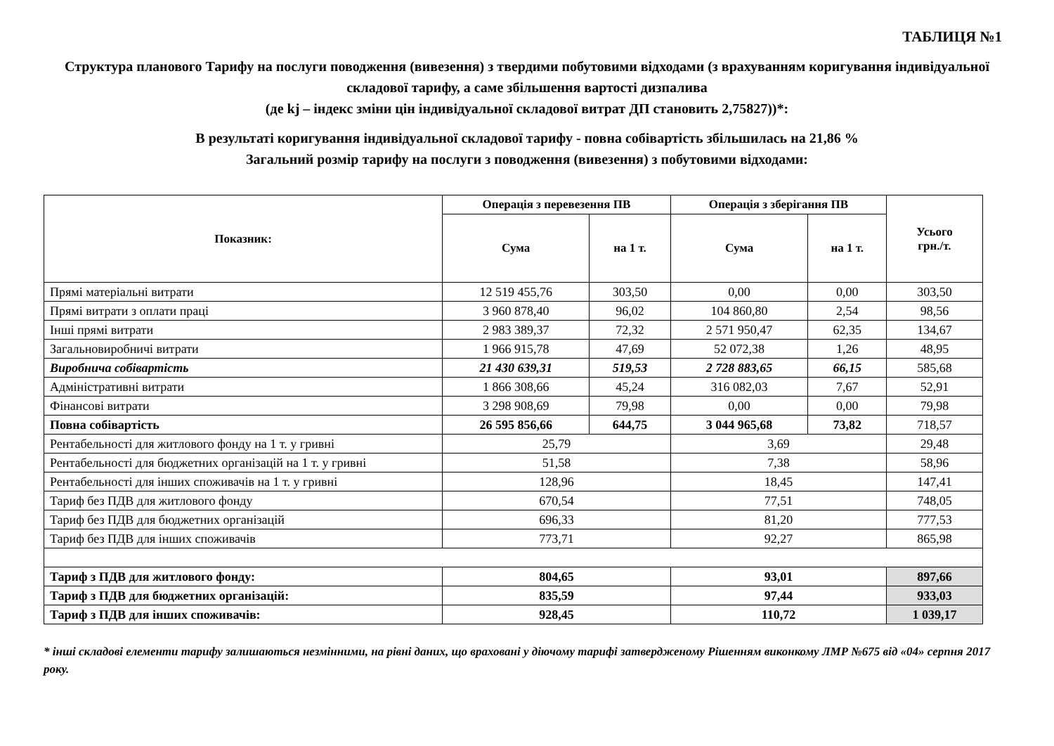ТАБЛИЦЯ №1
Структура планового Тарифу на послуги поводження (вивезення) з твердими побутовими відходами (з врахуванням коригування індивідуальної складової тарифу, а саме збільшення вартості дизпалива
(де kj – індекс зміни цін індивідуальної складової витрат ДП становить 2,75827))*:
В результаті коригування індивідуальної складової тарифу - повна собівартість збільшилась на 21,86 %
Загальний розмір тарифу на послуги з поводження (вивезення) з побутовими відходами:
| Показник: | Операція з перевезення ПВ | | Операція з зберігання ПВ | | Усього грн./т. |
| --- | --- | --- | --- | --- | --- |
| | Сума | на 1 т. | Сума | на 1 т. | |
| Прямі матеріальні витрати | 12 519 455,76 | 303,50 | 0,00 | 0,00 | 303,50 |
| Прямі витрати з оплати праці | 3 960 878,40 | 96,02 | 104 860,80 | 2,54 | 98,56 |
| Інші прямі витрати | 2 983 389,37 | 72,32 | 2 571 950,47 | 62,35 | 134,67 |
| Загальновиробничі витрати | 1 966 915,78 | 47,69 | 52 072,38 | 1,26 | 48,95 |
| Виробнича собівартість | 21 430 639,31 | 519,53 | 2 728 883,65 | 66,15 | 585,68 |
| Адміністративні витрати | 1 866 308,66 | 45,24 | 316 082,03 | 7,67 | 52,91 |
| Фінансові витрати | 3 298 908,69 | 79,98 | 0,00 | 0,00 | 79,98 |
| Повна собівартість | 26 595 856,66 | 644,75 | 3 044 965,68 | 73,82 | 718,57 |
| Рентабельності для житлового фонду на 1 т. у гривні | 25,79 | | 3,69 | | 29,48 |
| Рентабельності для бюджетних організацій на 1 т. у гривні | 51,58 | | 7,38 | | 58,96 |
| Рентабельності для інших споживачів на 1 т. у гривні | 128,96 | | 18,45 | | 147,41 |
| Тариф без ПДВ для житлового фонду | 670,54 | | 77,51 | | 748,05 |
| Тариф без ПДВ для бюджетних організацій | 696,33 | | 81,20 | | 777,53 |
| Тариф без ПДВ для інших споживачів | 773,71 | | 92,27 | | 865,98 |
| Тариф з ПДВ для житлового фонду: | 804,65 | | 93,01 | | 897,66 |
| Тариф з ПДВ для бюджетних організацій: | 835,59 | | 97,44 | | 933,03 |
| Тариф з ПДВ для інших споживачів: | 928,45 | | 110,72 | | 1 039,17 |
* інші складові елементи тарифу залишаються незмінними, на рівні даних, що враховані у діючому тарифі затвердженому Рішенням виконкому ЛМР №675 від «04» серпня 2017 року.